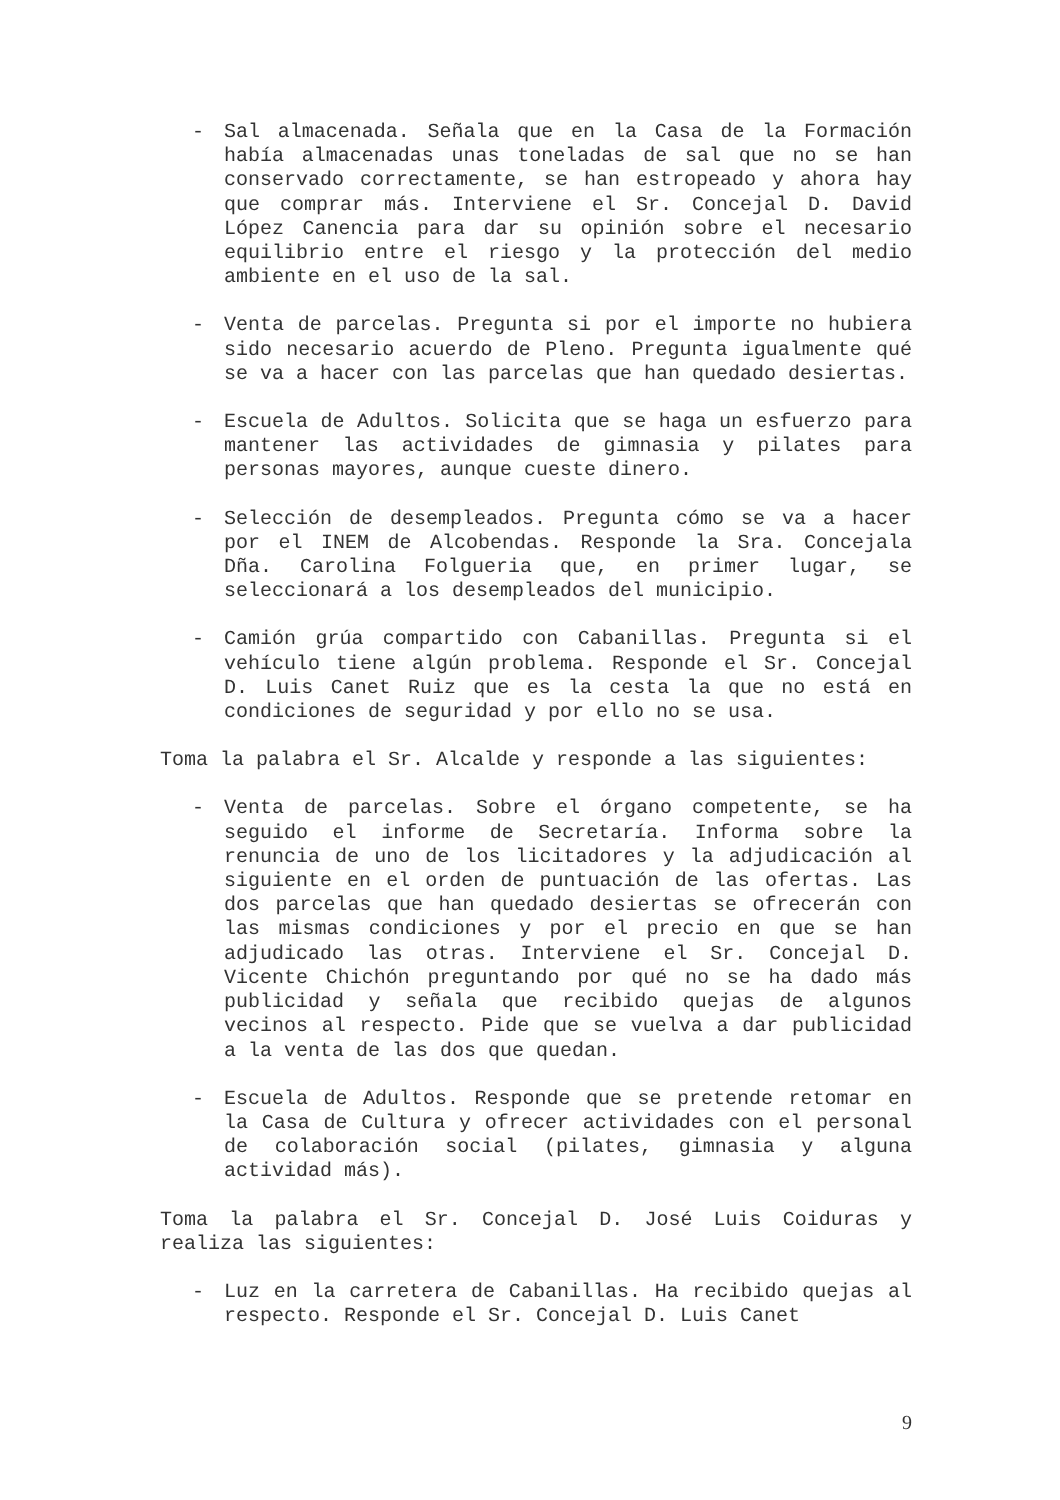- Sal almacenada. Señala que en la Casa de la Formación había almacenadas unas toneladas de sal que no se han conservado correctamente, se han estropeado y ahora hay que comprar más. Interviene el Sr. Concejal D. David López Canencia para dar su opinión sobre el necesario equilibrio entre el riesgo y la protección del medio ambiente en el uso de la sal.
- Venta de parcelas. Pregunta si por el importe no hubiera sido necesario acuerdo de Pleno. Pregunta igualmente qué se va a hacer con las parcelas que han quedado desiertas.
- Escuela de Adultos. Solicita que se haga un esfuerzo para mantener las actividades de gimnasia y pilates para personas mayores, aunque cueste dinero.
- Selección de desempleados. Pregunta cómo se va a hacer por el INEM de Alcobendas. Responde la Sra. Concejala Dña. Carolina Folgueria que, en primer lugar, se seleccionará a los desempleados del municipio.
- Camión grúa compartido con Cabanillas. Pregunta si el vehículo tiene algún problema. Responde el Sr. Concejal D. Luis Canet Ruiz que es la cesta la que no está en condiciones de seguridad y por ello no se usa.
Toma la palabra el Sr. Alcalde y responde a las siguientes:
- Venta de parcelas. Sobre el órgano competente, se ha seguido el informe de Secretaría. Informa sobre la renuncia de uno de los licitadores y la adjudicación al siguiente en el orden de puntuación de las ofertas. Las dos parcelas que han quedado desiertas se ofrecerán con las mismas condiciones y por el precio en que se han adjudicado las otras. Interviene el Sr. Concejal D. Vicente Chichón preguntando por qué no se ha dado más publicidad y señala que recibido quejas de algunos vecinos al respecto. Pide que se vuelva a dar publicidad a la venta de las dos que quedan.
- Escuela de Adultos. Responde que se pretende retomar en la Casa de Cultura y ofrecer actividades con el personal de colaboración social (pilates, gimnasia y alguna actividad más).
Toma la palabra el Sr. Concejal D. José Luis Coiduras y realiza las siguientes:
- Luz en la carretera de Cabanillas. Ha recibido quejas al respecto. Responde el Sr. Concejal D. Luis Canet
9